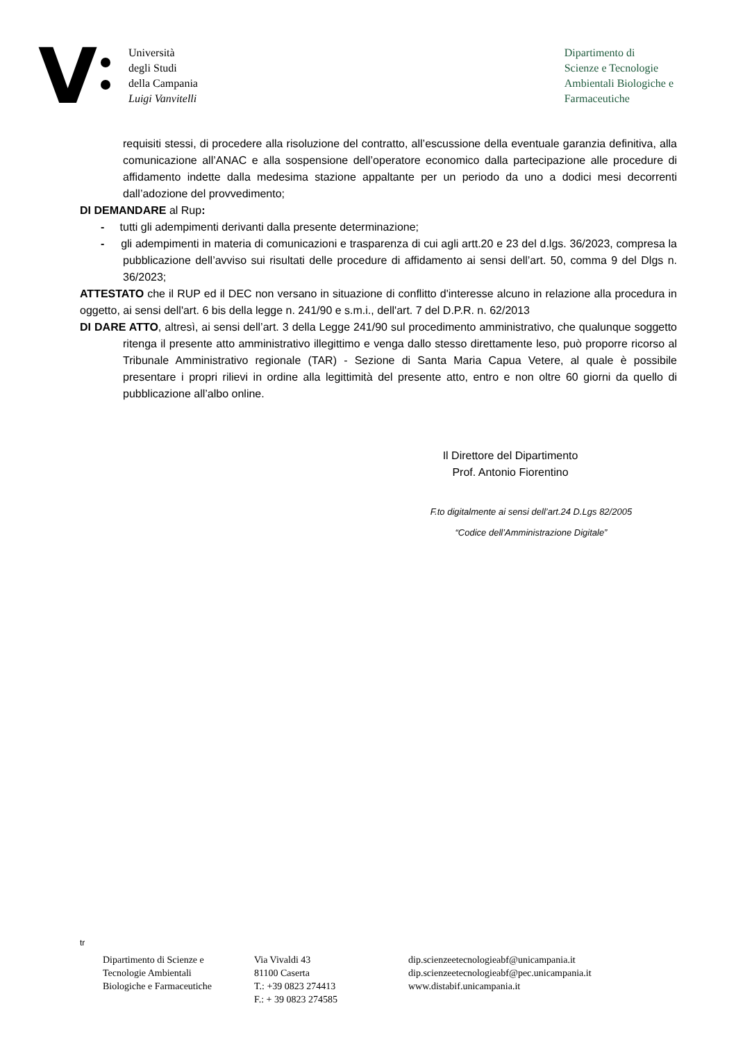V
Università
degli Studi
della Campania
Luigi Vanvitelli
Dipartimento di
Scienze e Tecnologie
Ambientali Biologiche e
Farmaceutiche
requisiti stessi, di procedere alla risoluzione del contratto, all’escussione della eventuale garanzia definitiva, alla comunicazione all’ANAC e alla sospensione dell’operatore economico dalla partecipazione alle procedure di affidamento indette dalla medesima stazione appaltante per un periodo da uno a dodici mesi decorrenti dall’adozione del provvedimento;
DI DEMANDARE al Rup:
- tutti gli adempimenti derivanti dalla presente determinazione;
- gli adempimenti in materia di comunicazioni e trasparenza di cui agli artt.20 e 23 del d.lgs. 36/2023, compresa la pubblicazione dell’avviso sui risultati delle procedure di affidamento ai sensi dell’art. 50, comma 9 del Dlgs n. 36/2023;
ATTESTATO che il RUP ed il DEC non versano in situazione di conflitto d'interesse alcuno in relazione alla procedura in oggetto, ai sensi dell'art. 6 bis della legge n. 241/90 e s.m.i., dell'art. 7 del D.P.R. n. 62/2013
DI DARE ATTO, altresì, ai sensi dell’art. 3 della Legge 241/90 sul procedimento amministrativo, che qualunque soggetto ritenga il presente atto amministrativo illegittimo e venga dallo stesso direttamente leso, può proporre ricorso al Tribunale Amministrativo regionale (TAR) - Sezione di Santa Maria Capua Vetere, al quale è possibile presentare i propri rilievi in ordine alla legittimità del presente atto, entro e non oltre 60 giorni da quello di pubblicazione all’albo online.
Il Direttore del Dipartimento
Prof. Antonio Fiorentino
F.to digitalmente ai sensi dell’art.24 D.Lgs 82/2005
“Codice dell’Amministrazione Digitale”
tr
Dipartimento di Scienze e
Tecnologie Ambientali
Biologiche e Farmaceutiche
Via Vivaldi 43
81100 Caserta
T.: +39 0823 274413
F.: + 39 0823 274585
dip.scienzeetecnologieabf@unicampania.it
dip.scienzeetecnologieabf@pec.unicampania.it
www.distabif.unicampania.it